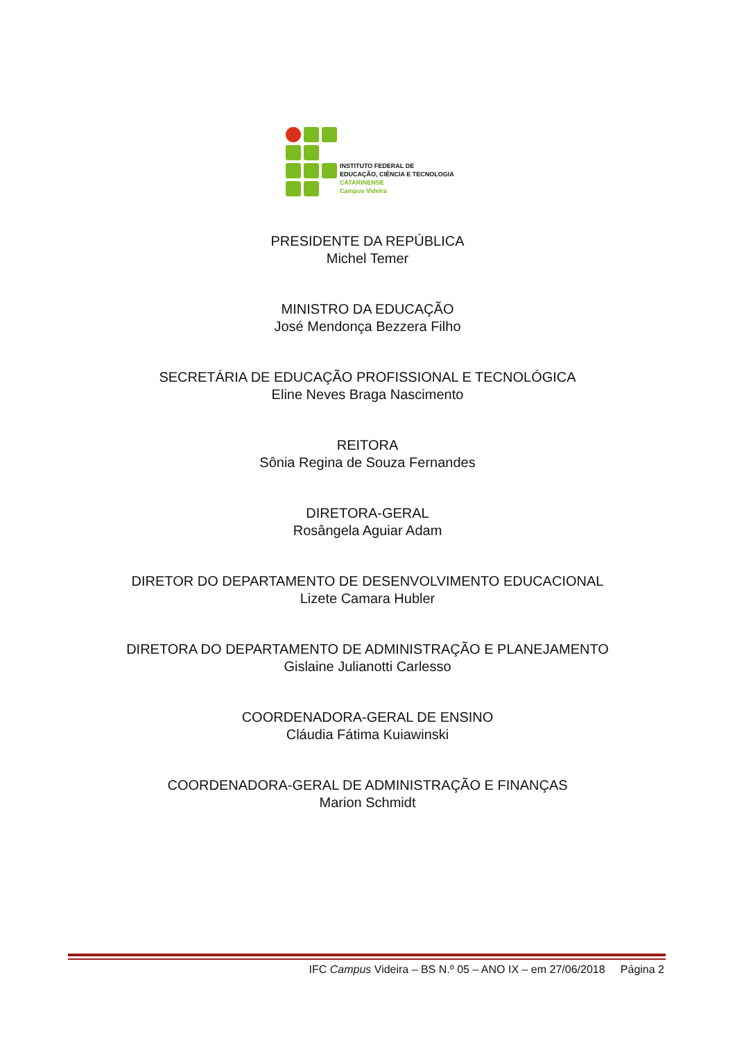INSTITUTO FEDERAL DE
EDUCAÇÃO, CIÊNCIA E TECNOLOGIA
CATARINENSE
Campus Videira
PRESIDENTE DA REPÚBLICA
Michel Temer
MINISTRO DA EDUCAÇÃO
José Mendonça Bezzera Filho
SECRETÁRIA DE EDUCAÇÃO PROFISSIONAL E TECNOLÓGICA
Eline Neves Braga Nascimento
REITORA
Sônia Regina de Souza Fernandes
DIRETORA-GERAL
Rosângela Aguiar Adam
DIRETOR DO DEPARTAMENTO DE DESENVOLVIMENTO EDUCACIONAL
Lizete Camara Hubler
DIRETORA DO DEPARTAMENTO DE ADMINISTRAÇÃO E PLANEJAMENTO
Gislaine Julianotti Carlesso
COORDENADORA-GERAL DE ENSINO
Cláudia Fátima Kuiawinski
COORDENADORA-GERAL DE ADMINISTRAÇÃO E FINANÇAS
Marion Schmidt
IFC Campus Videira – BS N.º 05 – ANO IX – em 27/06/2018 Página 2